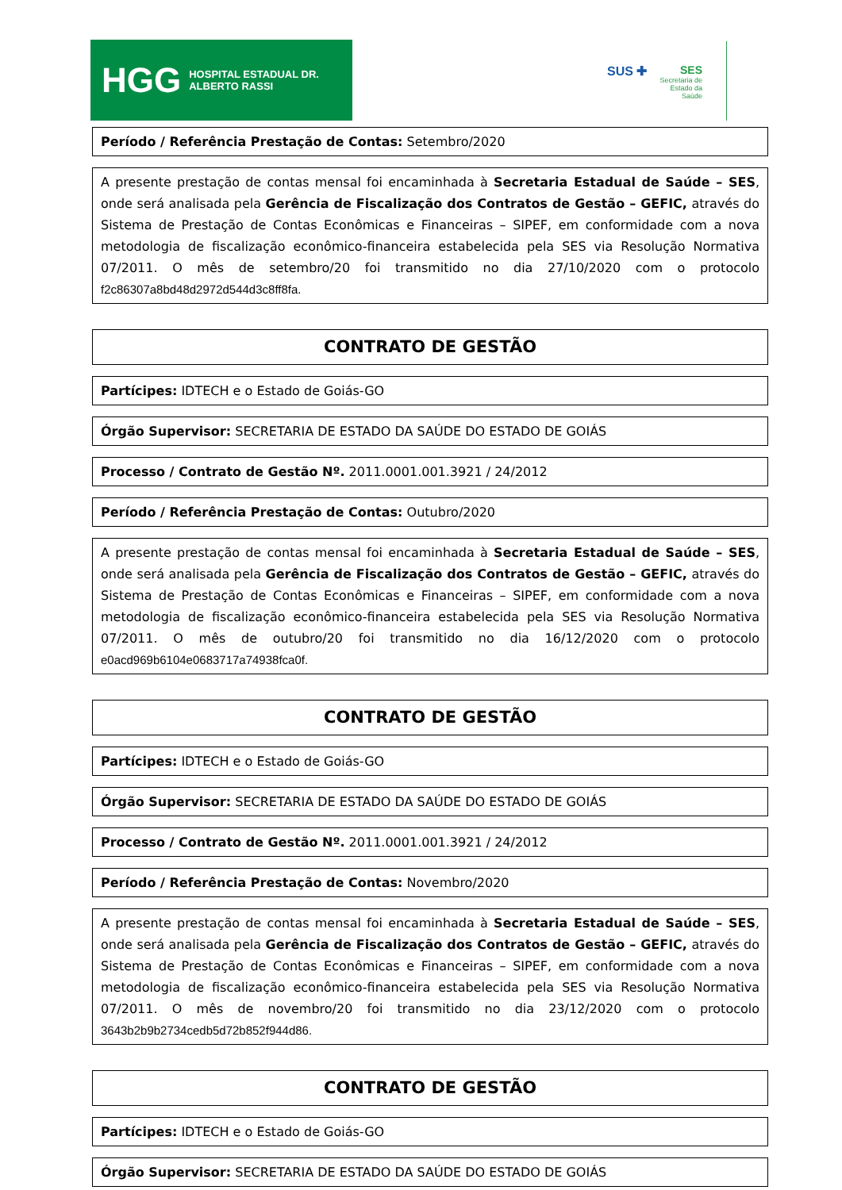HGG HOSPITAL ESTADUAL DR. ALBERTO RASSI
SUS ✚ SES
Secretaria de
Estado da
Saúde
Período / Referência Prestação de Contas: Setembro/2020
A presente prestação de contas mensal foi encaminhada à Secretaria Estadual de Saúde – SES, onde será analisada pela Gerência de Fiscalização dos Contratos de Gestão – GEFIC, através do Sistema de Prestação de Contas Econômicas e Financeiras – SIPEF, em conformidade com a nova metodologia de fiscalização econômico-financeira estabelecida pela SES via Resolução Normativa 07/2011. O mês de setembro/20 foi transmitido no dia 27/10/2020 com o protocolo f2c86307a8bd48d2972d544d3c8ff8fa.
CONTRATO DE GESTÃO
Partícipes: IDTECH e o Estado de Goiás-GO
Órgão Supervisor: SECRETARIA DE ESTADO DA SAÚDE DO ESTADO DE GOIÁS
Processo / Contrato de Gestão Nº. 2011.0001.001.3921 / 24/2012
Período / Referência Prestação de Contas: Outubro/2020
A presente prestação de contas mensal foi encaminhada à Secretaria Estadual de Saúde – SES, onde será analisada pela Gerência de Fiscalização dos Contratos de Gestão – GEFIC, através do Sistema de Prestação de Contas Econômicas e Financeiras – SIPEF, em conformidade com a nova metodologia de fiscalização econômico-financeira estabelecida pela SES via Resolução Normativa 07/2011. O mês de outubro/20 foi transmitido no dia 16/12/2020 com o protocolo e0acd969b6104e0683717a74938fca0f.
CONTRATO DE GESTÃO
Partícipes: IDTECH e o Estado de Goiás-GO
Órgão Supervisor: SECRETARIA DE ESTADO DA SAÚDE DO ESTADO DE GOIÁS
Processo / Contrato de Gestão Nº. 2011.0001.001.3921 / 24/2012
Período / Referência Prestação de Contas: Novembro/2020
A presente prestação de contas mensal foi encaminhada à Secretaria Estadual de Saúde – SES, onde será analisada pela Gerência de Fiscalização dos Contratos de Gestão – GEFIC, através do Sistema de Prestação de Contas Econômicas e Financeiras – SIPEF, em conformidade com a nova metodologia de fiscalização econômico-financeira estabelecida pela SES via Resolução Normativa 07/2011. O mês de novembro/20 foi transmitido no dia 23/12/2020 com o protocolo 3643b2b9b2734cedb5d72b852f944d86.
CONTRATO DE GESTÃO
Partícipes: IDTECH e o Estado de Goiás-GO
Órgão Supervisor: SECRETARIA DE ESTADO DA SAÚDE DO ESTADO DE GOIÁS